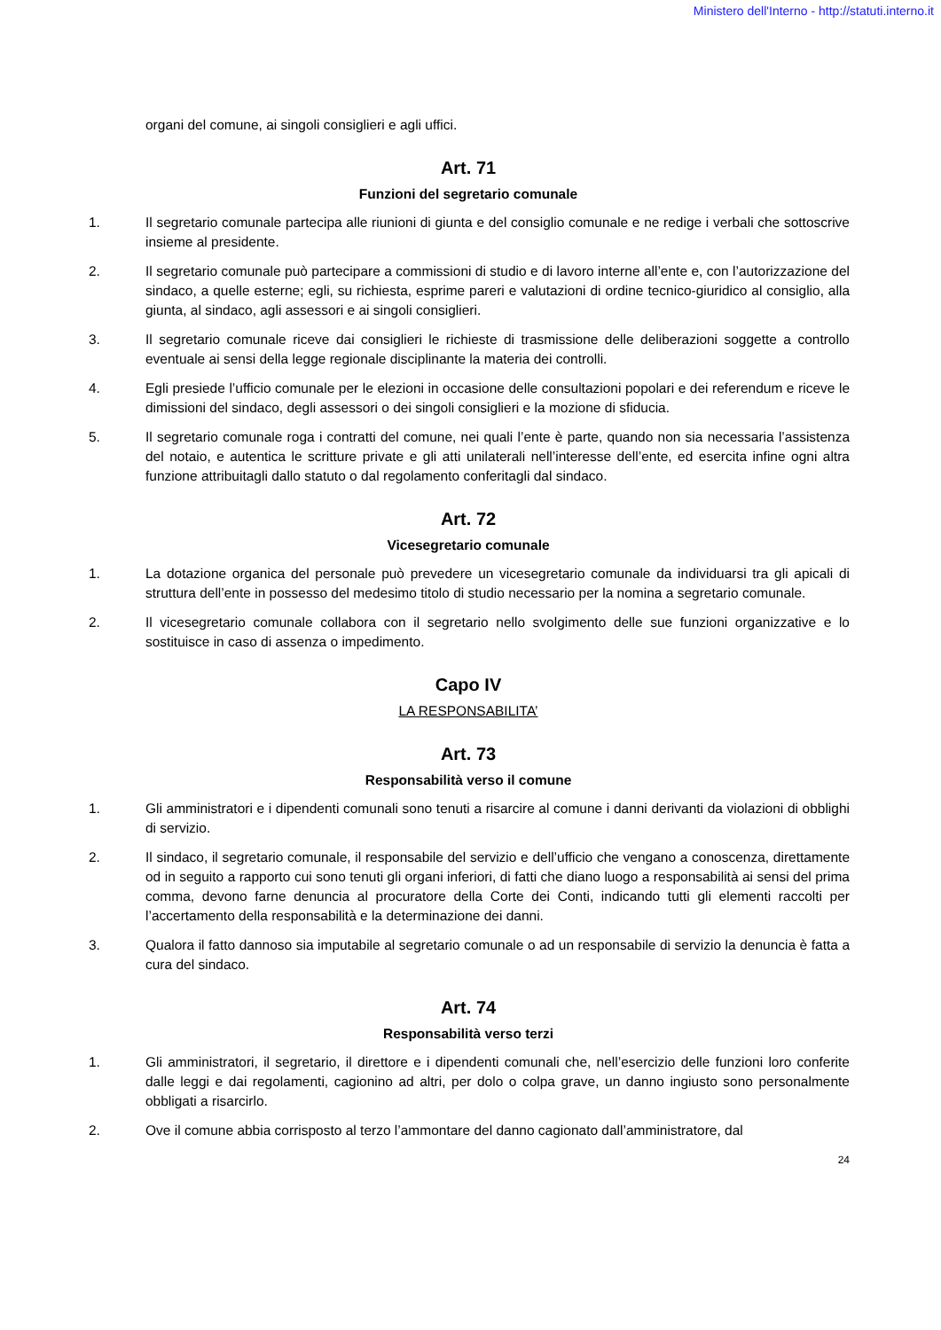Ministero dell'Interno - http://statuti.interno.it
organi del comune, ai singoli consiglieri e agli uffici.
Art. 71
Funzioni del segretario comunale
1. Il segretario comunale partecipa alle riunioni di giunta e del consiglio comunale e ne redige i verbali che sottoscrive insieme al presidente.
2. Il segretario comunale può partecipare a commissioni di studio e di lavoro interne all’ente e, con l’autorizzazione del sindaco, a quelle esterne; egli, su richiesta, esprime pareri e valutazioni di ordine tecnico-giuridico al consiglio, alla giunta, al sindaco, agli assessori e ai singoli consiglieri.
3. Il segretario comunale riceve dai consiglieri le richieste di trasmissione delle deliberazioni soggette a controllo eventuale ai sensi della legge regionale disciplinante la materia dei controlli.
4. Egli presiede l’ufficio comunale per le elezioni in occasione delle consultazioni popolari e dei referendum e riceve le dimissioni del sindaco, degli assessori o dei singoli consiglieri e la mozione di sfiducia.
5. Il segretario comunale roga i contratti del comune, nei quali l’ente è parte, quando non sia necessaria l’assistenza del notaio, e autentica le scritture private e gli atti unilaterali nell’interesse dell’ente, ed esercita infine ogni altra funzione attribuitagli dallo statuto o dal regolamento conferitagli dal sindaco.
Art. 72
Vicesegretario comunale
1. La dotazione organica del personale può prevedere un vicesegretario comunale da individuarsi tra gli apicali di struttura dell’ente in possesso del medesimo titolo di studio necessario per la nomina a segretario comunale.
2. Il vicesegretario comunale collabora con il segretario nello svolgimento delle sue funzioni organizzative e lo sostituisce in caso di assenza o impedimento.
Capo IV
LA RESPONSABILITA’
Art. 73
Responsabilità verso il comune
1. Gli amministratori e i dipendenti comunali sono tenuti a risarcire al comune i danni derivanti da violazioni di obblighi di servizio.
2. Il sindaco, il segretario comunale, il responsabile del servizio e dell’ufficio che vengano a conoscenza, direttamente od in seguito a rapporto cui sono tenuti gli organi inferiori, di fatti che diano luogo a responsabilità ai sensi del prima comma, devono farne denuncia al procuratore della Corte dei Conti, indicando tutti gli elementi raccolti per l’accertamento della responsabilità e la determinazione dei danni.
3. Qualora il fatto dannoso sia imputabile al segretario comunale o ad un responsabile di servizio la denuncia è fatta a cura del sindaco.
Art. 74
Responsabilità verso terzi
1. Gli amministratori, il segretario, il direttore e i dipendenti comunali che, nell’esercizio delle funzioni loro conferite dalle leggi e dai regolamenti, cagionino ad altri, per dolo o colpa grave, un danno ingiusto sono personalmente obbligati a risarcirlo.
2. Ove il comune abbia corrisposto al terzo l’ammontare del danno cagionato dall’amministratore, dal
24